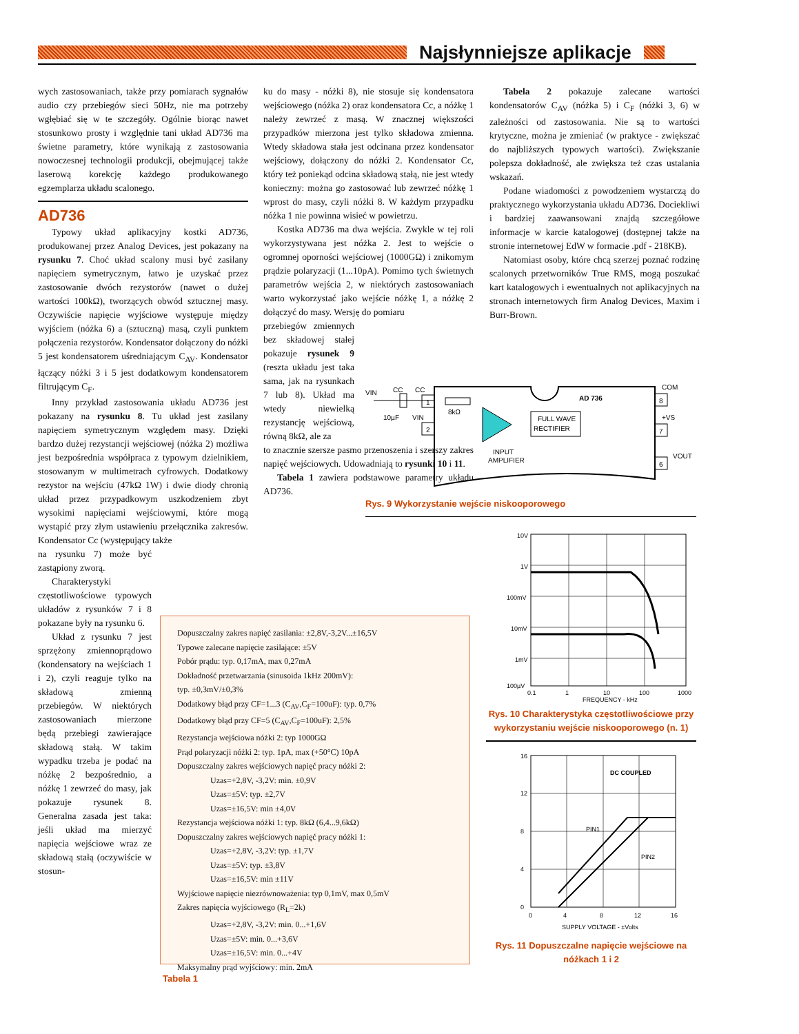Najsłynniejsze aplikacje
wych zastosowaniach, także przy pomiarach sygnałów audio czy przebiegów sieci 50Hz, nie ma potrzeby wgłębiać się w te szczegóły. Ogólnie biorąc nawet stosunkowo prosty i względnie tani układ AD736 ma świetne parametry, które wynikają z zastosowania nowoczesnej technologii produkcji, obejmującej także laserową korekcję każdego produkowanego egzemplarza układu scalonego.
AD736
Typowy układ aplikacyjny kostki AD736, produkowanej przez Analog Devices, jest pokazany na rysunku 7. Choć układ scalony musi być zasilany napięciem symetrycznym, łatwo je uzyskać przez zastosowanie dwóch rezystorów (nawet o dużej wartości 100kΩ), tworzących obwód sztucznej masy. Oczywiście napięcie wyjściowe występuje między wyjściem (nóżka 6) a (sztuczną) masą, czyli punktem połączenia rezystorów. Kondensator dołączony do nóżki 5 jest kondensatorem uśredniającym C<sub>AV</sub>. Kondensator łączący nóżki 3 i 5 jest dodatkowym kondensatorem filtrującym C<sub>F</sub>.
Inny przykład zastosowania układu AD736 jest pokazany na rysunku 8. Tu układ jest zasilany napięciem symetrycznym względem masy. Dzięki bardzo dużej rezystancji wejściowej (nóżka 2) możliwa jest bezpośrednia współpraca z typowym dzielnikiem, stosowanym w multimetrach cyfrowych. Dodatkowy rezystor na wejściu (47kΩ 1W) i dwie diody chronią układ przez przypadkowym uszkodzeniem zbyt wysokimi napięciami wejściowymi, które mogą wystąpić przy złym ustawieniu przełącznika zakresów. Kondensator Cc (występujący także
na rysunku 7) może być zastąpiony zworą.
Charakterystyki częstotliwościowe typowych układów z rysunków 7 i 8 pokazane były na rysunku 6.
Układ z rysunku 7 jest sprzężony zmiennoprądowo (kondensatory na wejściach 1 i 2), czyli reaguje tylko na składową zmienną przebiegów. W niektórych zastosowaniach mierzone będą przebiegi zawierające składową stałą. W takim wypadku trzeba je podać na nóżkę 2 bezpośrednio, a nóżkę 1 zewrzeć do masy, jak pokazuje rysunek 8. Generalna zasada jest taka: jeśli układ ma mierzyć napięcia wejściowe wraz ze składową stałą (oczywiście w stosun-
ku do masy - nóżki 8), nie stosuje się kondensatora wejściowego (nóżka 2) oraz kondensatora Cc, a nóżkę 1 należy zewrzeć z masą. W znacznej większości przypadków mierzona jest tylko składowa zmienna. Wtedy składowa stała jest odcinana przez kondensator wejściowy, dołączony do nóżki 2. Kondensator Cc, który też poniekąd odcina składową stałą, nie jest wtedy konieczny: można go zastosować lub zewrzeć nóżkę 1 wprost do masy, czyli nóżki 8. W każdym przypadku nóżka 1 nie powinna wisieć w powietrzu.
Kostka AD736 ma dwa wejścia. Zwykle w tej roli wykorzystywana jest nóżka 2. Jest to wejście o ogromnej oporności wejściowej (1000GΩ) i znikomym prądzie polaryzacji (1...10pA). Pomimo tych świetnych parametrów wejścia 2, w niektórych zastosowaniach warto wykorzystać jako wejście nóżkę 1, a nóżkę 2 dołączyć do masy. Wersję do pomiaru
przebiegów zmiennych bez składowej stałej pokazuje rysunek 9 (reszta układu jest taka sama, jak na rysunkach 7 lub 8). Układ ma wtedy niewielką rezystancję wejściową, równą 8kΩ, ale za
to znacznie szersze pasmo przenoszenia i szerszy zakres napięć wejściowych. Udowadniają to rysunki 10 i 11.
Tabela 1 zawiera podstawowe parametry układu AD736.
Tabela 2 pokazuje zalecane wartości kondensatorów C<sub>AV</sub> (nóżka 5) i C<sub>F</sub> (nóżki 3, 6) w zależności od zastosowania. Nie są to wartości krytyczne, można je zmieniać (w praktyce - zwiększać do najbliższych typowych wartości). Zwiększanie polepsza dokładność, ale zwiększa też czas ustalania wskazań.
Podane wiadomości z powodzeniem wystarczą do praktycznego wykorzystania układu AD736. Dociekliwi i bardziej zaawansowani znajdą szczegółowe informacje w karcie katalogowej (dostępnej także na stronie internetowej EdW w formacie .pdf - 218KB).
Natomiast osoby, które chcą szerzej poznać rodzinę scalonych przetworników True RMS, mogą poszukać kart katalogowych i ewentualnych not aplikacyjnych na stronach internetowych firm Analog Devices, Maxim i Burr-Brown.
VIN
CC
CC
10µF
VIN
AD 736
1
2
8kΩ
FULL WAVE
RECTIFIER
INPUT
AMPLIFIER
COM
8
+VS
7
VOUT
6
Rys. 9 Wykorzystanie wejście niskooporowego
Dopuszczalny zakres napięć zasilania: ±2,8V,-3,2V...±16,5V
Typowe zalecane napięcie zasilające: ±5V
Pobór prądu: typ. 0,17mA, max 0,27mA
Dokładność przetwarzania (sinusoida 1kHz 200mV):
typ. ±0,3mV/±0,3%
Dodatkowy błąd przy CF=1...3 (C<sub>AV</sub>,C<sub>F</sub>=100uF): typ. 0,7%
Dodatkowy błąd przy CF=5 (C<sub>AV</sub>,C<sub>F</sub>=100uF): 2,5%
Rezystancja wejściowa nóżki 2: typ 1000GΩ
Prąd polaryzacji nóżki 2: typ. 1pA, max (+50°C) 10pA
Dopuszczalny zakres wejściowych napięć pracy nóżki 2:
Uzas=+2,8V, -3,2V: min. ±0,9V
Uzas=±5V: typ. ±2,7V
Uzas=±16,5V: min ±4,0V
Rezystancja wejściowa nóżki 1: typ. 8kΩ (6,4...9,6kΩ)
Dopuszczalny zakres wejściowych napięć pracy nóżki 1:
Uzas=+2,8V, -3,2V: typ. ±1,7V
Uzas=±5V: typ. ±3,8V
Uzas=±16,5V: min ±11V
Wyjściowe napięcie niezrównoważenia: typ 0,1mV, max 0,5mV
Zakres napięcia wyjściowego (R<sub>L</sub>=2k)
Uzas=+2,8V, -3,2V: min. 0...+1,6V
Uzas=±5V: min. 0...+3,6V
Uzas=±16,5V: min. 0...+4V
Maksymalny prąd wyjściowy: min. 2mA
Tabela 1
10V
1V
100mV
10mV
1mV
100µV
0.1
1
10
100
1000
FREQUENCY - kHz
Rys. 10 Charakterystyka częstotliwościowe przy wykorzystaniu wejście niskooporowego (n. 1)
DC COUPLED
PIN1
PIN2
16
12
8
4
0
0
4
8
12
16
SUPPLY VOLTAGE - ±Volts
Rys. 11 Dopuszczalne napięcie wejściowe na nóżkach 1 i 2